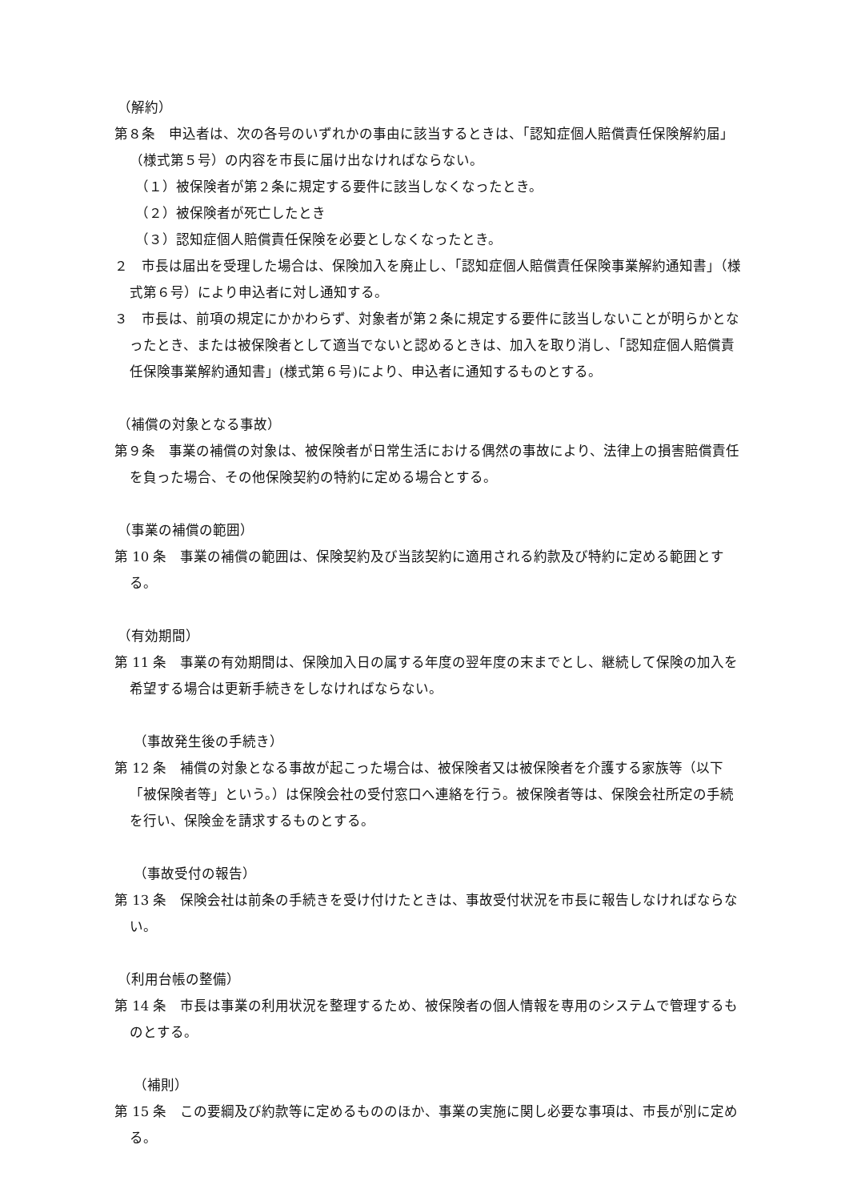（解約）
第８条　申込者は、次の各号のいずれかの事由に該当するときは、「認知症個人賠償責任保険解約届」（様式第５号）の内容を市長に届け出なければならない。
（１）被保険者が第２条に規定する要件に該当しなくなったとき。
（２）被保険者が死亡したとき
（３）認知症個人賠償責任保険を必要としなくなったとき。
２　市長は届出を受理した場合は、保険加入を廃止し、「認知症個人賠償責任保険事業解約通知書」（様式第６号）により申込者に対し通知する。
３　市長は、前項の規定にかかわらず、対象者が第２条に規定する要件に該当しないことが明らかとなったとき、または被保険者として適当でないと認めるときは、加入を取り消し、「認知症個人賠償責任保険事業解約通知書」(様式第６号)により、申込者に通知するものとする。
（補償の対象となる事故）
第９条　事業の補償の対象は、被保険者が日常生活における偶然の事故により、法律上の損害賠償責任を負った場合、その他保険契約の特約に定める場合とする。
（事業の補償の範囲）
第 10 条　事業の補償の範囲は、保険契約及び当該契約に適用される約款及び特約に定める範囲とする。
（有効期間）
第 11 条　事業の有効期間は、保険加入日の属する年度の翌年度の末までとし、継続して保険の加入を希望する場合は更新手続きをしなければならない。
（事故発生後の手続き）
第 12 条　補償の対象となる事故が起こった場合は、被保険者又は被保険者を介護する家族等（以下「被保険者等」という。）は保険会社の受付窓口へ連絡を行う。被保険者等は、保険会社所定の手続を行い、保険金を請求するものとする。
（事故受付の報告）
第 13 条　保険会社は前条の手続きを受け付けたときは、事故受付状況を市長に報告しなければならない。
（利用台帳の整備）
第 14 条　市長は事業の利用状況を整理するため、被保険者の個人情報を専用のシステムで管理するものとする。
（補則）
第 15 条　この要綱及び約款等に定めるもののほか、事業の実施に関し必要な事項は、市長が別に定める。